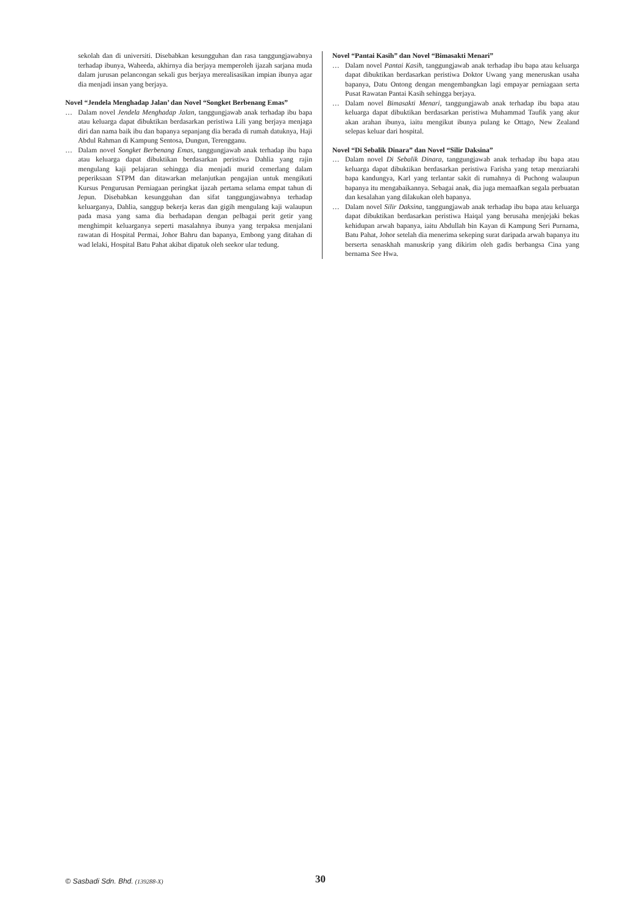sekolah dan di universiti. Disebabkan kesungguhan dan rasa tanggungjawabnya terhadap ibunya, Waheeda, akhirnya dia berjaya memperoleh ijazah sarjana muda dalam jurusan pelancongan sekali gus berjaya merealisasikan impian ibunya agar dia menjadi insan yang berjaya.
Novel “Jendela Menghadap Jalan’ dan Novel “Songket Berbenang Emas”
… Dalam novel Jendela Menghadap Jalan, tanggungjawab anak terhadap ibu bapa atau keluarga dapat dibuktikan berdasarkan peristiwa Lili yang berjaya menjaga diri dan nama baik ibu dan bapanya sepanjang dia berada di rumah datuknya, Haji Abdul Rahman di Kampung Sentosa, Dungun, Terengganu.
… Dalam novel Songket Berbenang Emas, tanggungjawab anak terhadap ibu bapa atau keluarga dapat dibuktikan berdasarkan peristiwa Dahlia yang rajin mengulang kaji pelajaran sehingga dia menjadi murid cemerlang dalam peperiksaan STPM dan ditawarkan melanjutkan pengajian untuk mengikuti Kursus Pengurusan Perniagaan peringkat ijazah pertama selama empat tahun di Jepun. Disebabkan kesungguhan dan sifat tanggungjawabnya terhadap keluarganya, Dahlia, sanggup bekerja keras dan gigih mengulang kaji walaupun pada masa yang sama dia berhadapan dengan pelbagai perit getir yang menghimpit keluarganya seperti masalahnya ibunya yang terpaksa menjalani rawatan di Hospital Permai, Johor Bahru dan bapanya, Embong yang ditahan di wad lelaki, Hospital Batu Pahat akibat dipatuk oleh seekor ular tedung.
Novel “Pantai Kasih” dan Novel “Bimasakti Menari”
… Dalam novel Pantai Kasih, tanggungjawab anak terhadap ibu bapa atau keluarga dapat dibuktikan berdasarkan peristiwa Doktor Uwang yang meneruskan usaha bapanya, Datu Ontong dengan mengembangkan lagi empayar perniagaan serta Pusat Rawatan Pantai Kasih sehingga berjaya.
… Dalam novel Bimasakti Menari, tanggungjawab anak terhadap ibu bapa atau keluarga dapat dibuktikan berdasarkan peristiwa Muhammad Taufik yang akur akan arahan ibunya, iaitu mengikut ibunya pulang ke Ottago, New Zealand selepas keluar dari hospital.
Novel “Di Sebalik Dinara” dan Novel “Silir Daksina”
… Dalam novel Di Sebalik Dinara, tanggungjawab anak terhadap ibu bapa atau keluarga dapat dibuktikan berdasarkan peristiwa Farisha yang tetap menziarahi bapa kandungya, Karl yang terlantar sakit di rumahnya di Puchong walaupun bapanya itu mengabaikannya. Sebagai anak, dia juga memaafkan segala perbuatan dan kesalahan yang dilakukan oleh bapanya.
… Dalam novel Silir Daksina, tanggungjawab anak terhadap ibu bapa atau keluarga dapat dibuktikan berdasarkan peristiwa Haiqal yang berusaha menjejaki bekas kehidupan arwah bapanya, iaitu Abdullah bin Kayan di Kampung Seri Purnama, Batu Pahat, Johor setelah dia menerima sekeping surat daripada arwah bapanya itu berserta senaskhah manuskrip yang dikirim oleh gadis berbangsa Cina yang bernama See Hwa.
© Sasbadi Sdn. Bhd. (139288-X) 30